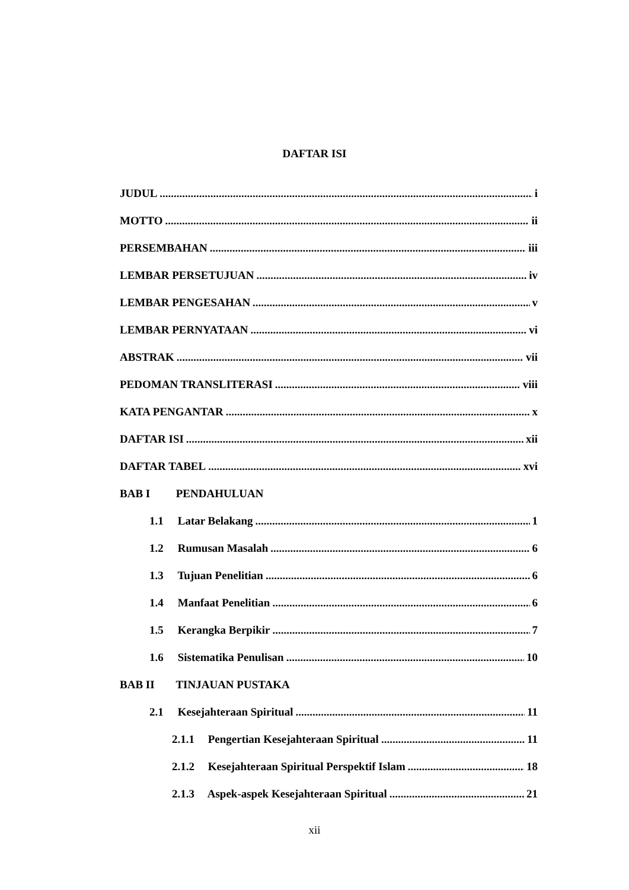DAFTAR ISI
JUDUL i
MOTTO ii
PERSEMBAHAN iii
LEMBAR PERSETUJUAN iv
LEMBAR PENGESAHAN v
LEMBAR PERNYATAAN vi
ABSTRAK vii
PEDOMAN TRANSLITERASI viii
KATA PENGANTAR x
DAFTAR ISI xii
DAFTAR TABEL xvi
BAB I PENDAHULUAN
1.1 Latar Belakang 1
1.2 Rumusan Masalah 6
1.3 Tujuan Penelitian 6
1.4 Manfaat Penelitian 6
1.5 Kerangka Berpikir 7
1.6 Sistematika Penulisan 10
BAB II TINJAUAN PUSTAKA
2.1 Kesejahteraan Spiritual 11
2.1.1 Pengertian Kesejahteraan Spiritual 11
2.1.2 Kesejahteraan Spiritual Perspektif Islam 18
2.1.3 Aspek-aspek Kesejahteraan Spiritual 21
xii